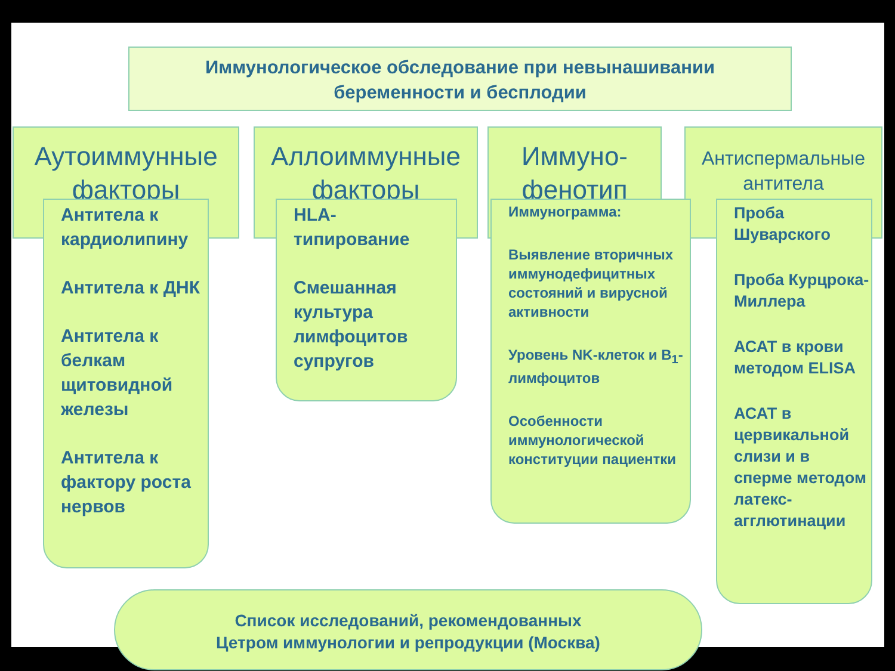Иммунологическое обследование при невынашивании
беременности и бесплодии
Аутоиммунные
факторы
Аллоиммунные
факторы
Иммуно-
фенотип
Антиспермальные
антитела
Антитела к кардиолипину
Антитела к ДНК
Антитела к белкам щитовидной железы
Антитела к фактору роста нервов
HLA-
типирование
Смешанная культура лимфоцитов супругов
Иммунограмма:
Выявление вторичных иммунодефицитных состояний и вирусной активности
Уровень NK-клеток и B<sub>1</sub>-лимфоцитов
Особенности иммунологической конституции пациентки
Проба Шуварского
Проба Курцрока-Миллера
АСАТ в крови методом ELISA
АСАТ в цервикальной слизи и в сперме методом латекс-агглютинации
Список исследований, рекомендованных
Цетром иммунологии и репродукции (Москва)